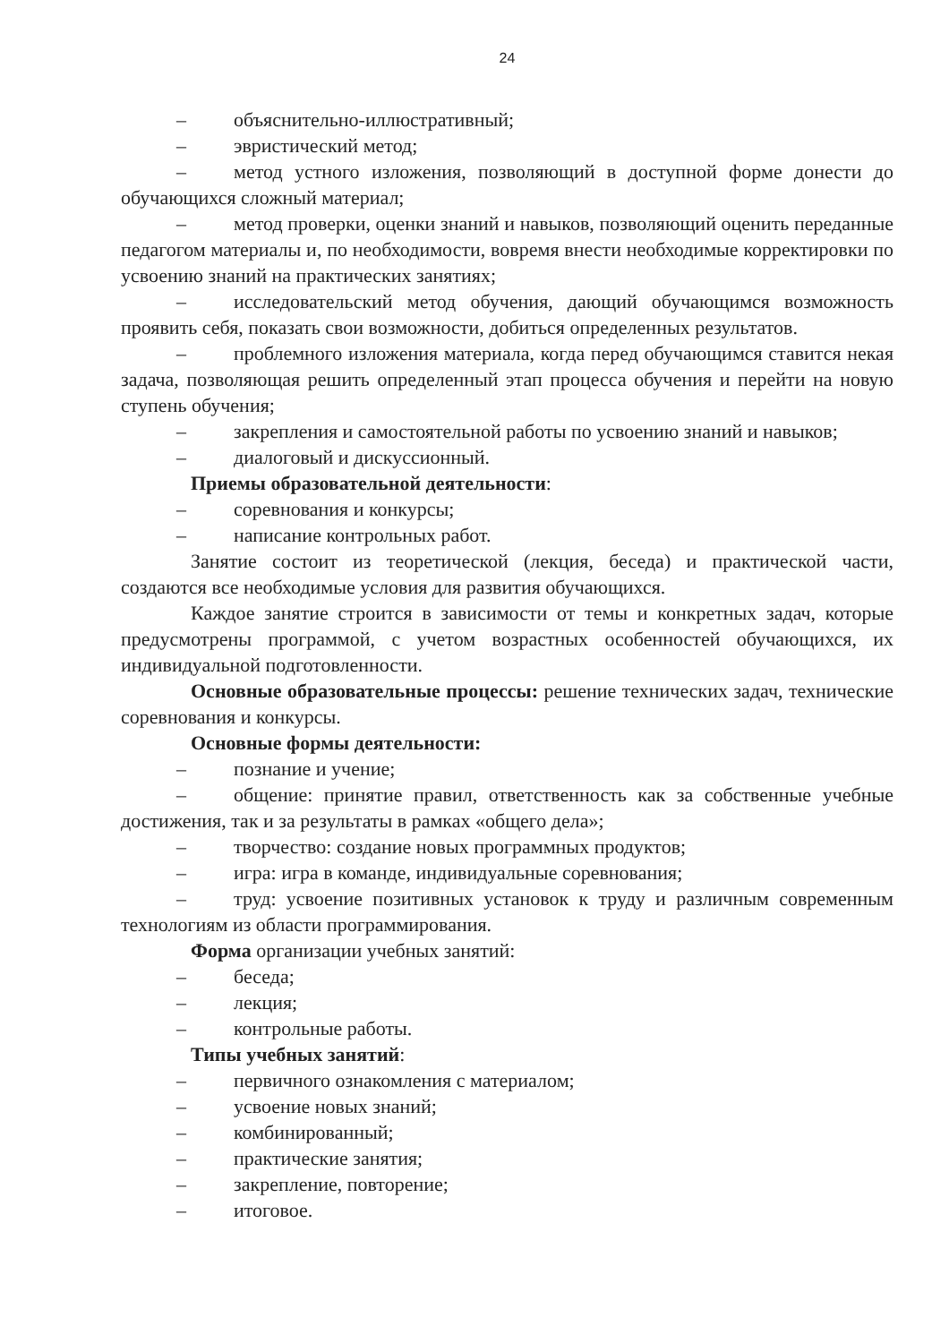24
– объяснительно-иллюстративный;
– эвристический метод;
– метод устного изложения, позволяющий в доступной форме донести до обучающихся сложный материал;
– метод проверки, оценки знаний и навыков, позволяющий оценить переданные педагогом материалы и, по необходимости, вовремя внести необходимые корректировки по усвоению знаний на практических занятиях;
– исследовательский метод обучения, дающий обучающимся возможность проявить себя, показать свои возможности, добиться определенных результатов.
– проблемного изложения материала, когда перед обучающимся ставится некая задача, позволяющая решить определенный этап процесса обучения и перейти на новую ступень обучения;
– закрепления и самостоятельной работы по усвоению знаний и навыков;
– диалоговый и дискуссионный.
Приемы образовательной деятельности:
– соревнования и конкурсы;
– написание контрольных работ.
Занятие состоит из теоретической (лекция, беседа) и практической части, создаются все необходимые условия для развития обучающихся.
Каждое занятие строится в зависимости от темы и конкретных задач, которые предусмотрены программой, с учетом возрастных особенностей обучающихся, их индивидуальной подготовленности.
Основные образовательные процессы: решение технических задач, технические соревнования и конкурсы.
Основные формы деятельности:
– познание и учение;
– общение: принятие правил, ответственность как за собственные учебные достижения, так и за результаты в рамках «общего дела»;
– творчество: создание новых программных продуктов;
– игра: игра в команде, индивидуальные соревнования;
– труд: усвоение позитивных установок к труду и различным современным технологиям из области программирования.
Форма организации учебных занятий:
– беседа;
– лекция;
– контрольные работы.
Типы учебных занятий:
– первичного ознакомления с материалом;
– усвоение новых знаний;
– комбинированный;
– практические занятия;
– закрепление, повторение;
– итоговое.